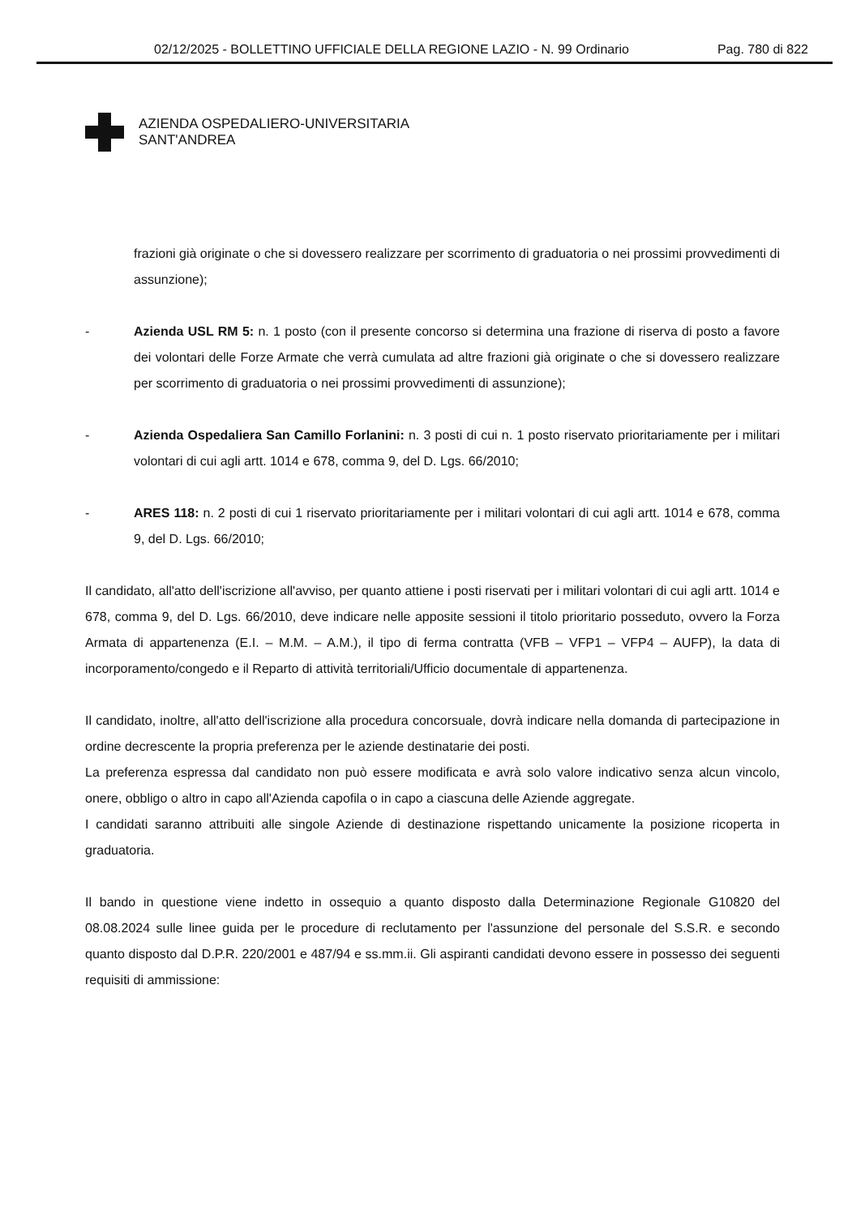02/12/2025 - BOLLETTINO UFFICIALE DELLA REGIONE LAZIO - N. 99 Ordinario Pag. 780 di 822
AZIENDA OSPEDALIERO-UNIVERSITARIA
SANT'ANDREA
frazioni già originate o che si dovessero realizzare per scorrimento di graduatoria o nei prossimi provvedimenti di assunzione);
- Azienda USL RM 5: n. 1 posto (con il presente concorso si determina una frazione di riserva di posto a favore dei volontari delle Forze Armate che verrà cumulata ad altre frazioni già originate o che si dovessero realizzare per scorrimento di graduatoria o nei prossimi provvedimenti di assunzione);
- Azienda Ospedaliera San Camillo Forlanini: n. 3 posti di cui n. 1 posto riservato prioritariamente per i militari volontari di cui agli artt. 1014 e 678, comma 9, del D. Lgs. 66/2010;
- ARES 118: n. 2 posti di cui 1 riservato prioritariamente per i militari volontari di cui agli artt. 1014 e 678, comma 9, del D. Lgs. 66/2010;
Il candidato, all'atto dell'iscrizione all'avviso, per quanto attiene i posti riservati per i militari volontari di cui agli artt. 1014 e 678, comma 9, del D. Lgs. 66/2010, deve indicare nelle apposite sessioni il titolo prioritario posseduto, ovvero la Forza Armata di appartenenza (E.I. – M.M. – A.M.), il tipo di ferma contratta (VFB – VFP1 – VFP4 – AUFP), la data di incorporamento/congedo e il Reparto di attività territoriali/Ufficio documentale di appartenenza.
Il candidato, inoltre, all'atto dell'iscrizione alla procedura concorsuale, dovrà indicare nella domanda di partecipazione in ordine decrescente la propria preferenza per le aziende destinatarie dei posti.
La preferenza espressa dal candidato non può essere modificata e avrà solo valore indicativo senza alcun vincolo, onere, obbligo o altro in capo all'Azienda capofila o in capo a ciascuna delle Aziende aggregate.
I candidati saranno attribuiti alle singole Aziende di destinazione rispettando unicamente la posizione ricoperta in graduatoria.
Il bando in questione viene indetto in ossequio a quanto disposto dalla Determinazione Regionale G10820 del 08.08.2024 sulle linee guida per le procedure di reclutamento per l'assunzione del personale del S.S.R. e secondo quanto disposto dal D.P.R. 220/2001 e 487/94 e ss.mm.ii. Gli aspiranti candidati devono essere in possesso dei seguenti requisiti di ammissione: